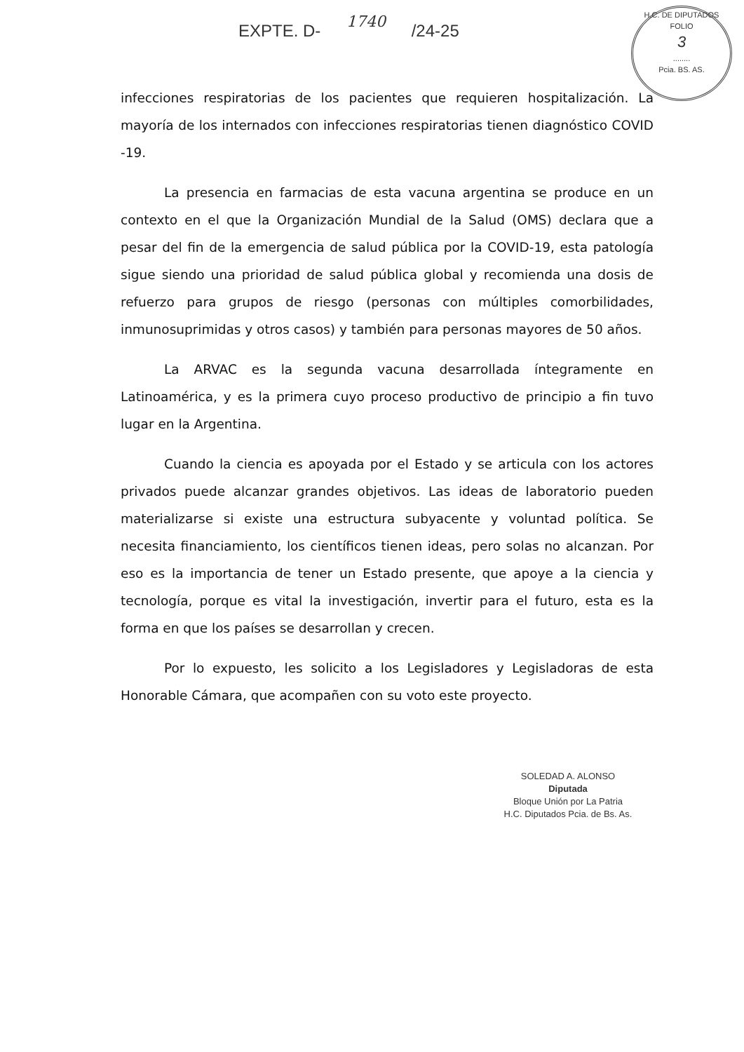EXPTE. D- 1740 /24-25
H.C. DE DIPUTADOS
FOLIO
3
........
Pcia. BS. AS.
infecciones respiratorias de los pacientes que requieren hospitalización. La mayoría de los internados con infecciones respiratorias tienen diagnóstico COVID -19.
La presencia en farmacias de esta vacuna argentina se produce en un contexto en el que la Organización Mundial de la Salud (OMS) declara que a pesar del fin de la emergencia de salud pública por la COVID-19, esta patología sigue siendo una prioridad de salud pública global y recomienda una dosis de refuerzo para grupos de riesgo (personas con múltiples comorbilidades, inmunosuprimidas y otros casos) y también para personas mayores de 50 años.
La ARVAC es la segunda vacuna desarrollada íntegramente en Latinoamérica, y es la primera cuyo proceso productivo de principio a fin tuvo lugar en la Argentina.
Cuando la ciencia es apoyada por el Estado y se articula con los actores privados puede alcanzar grandes objetivos. Las ideas de laboratorio pueden materializarse si existe una estructura subyacente y voluntad política. Se necesita financiamiento, los científicos tienen ideas, pero solas no alcanzan. Por eso es la importancia de tener un Estado presente, que apoye a la ciencia y tecnología, porque es vital la investigación, invertir para el futuro, esta es la forma en que los países se desarrollan y crecen.
Por lo expuesto, les solicito a los Legisladores y Legisladoras de esta Honorable Cámara, que acompañen con su voto este proyecto.
SOLEDAD A. ALONSO
Diputada
Bloque Unión por La Patria
H.C. Diputados Pcia. de Bs. As.